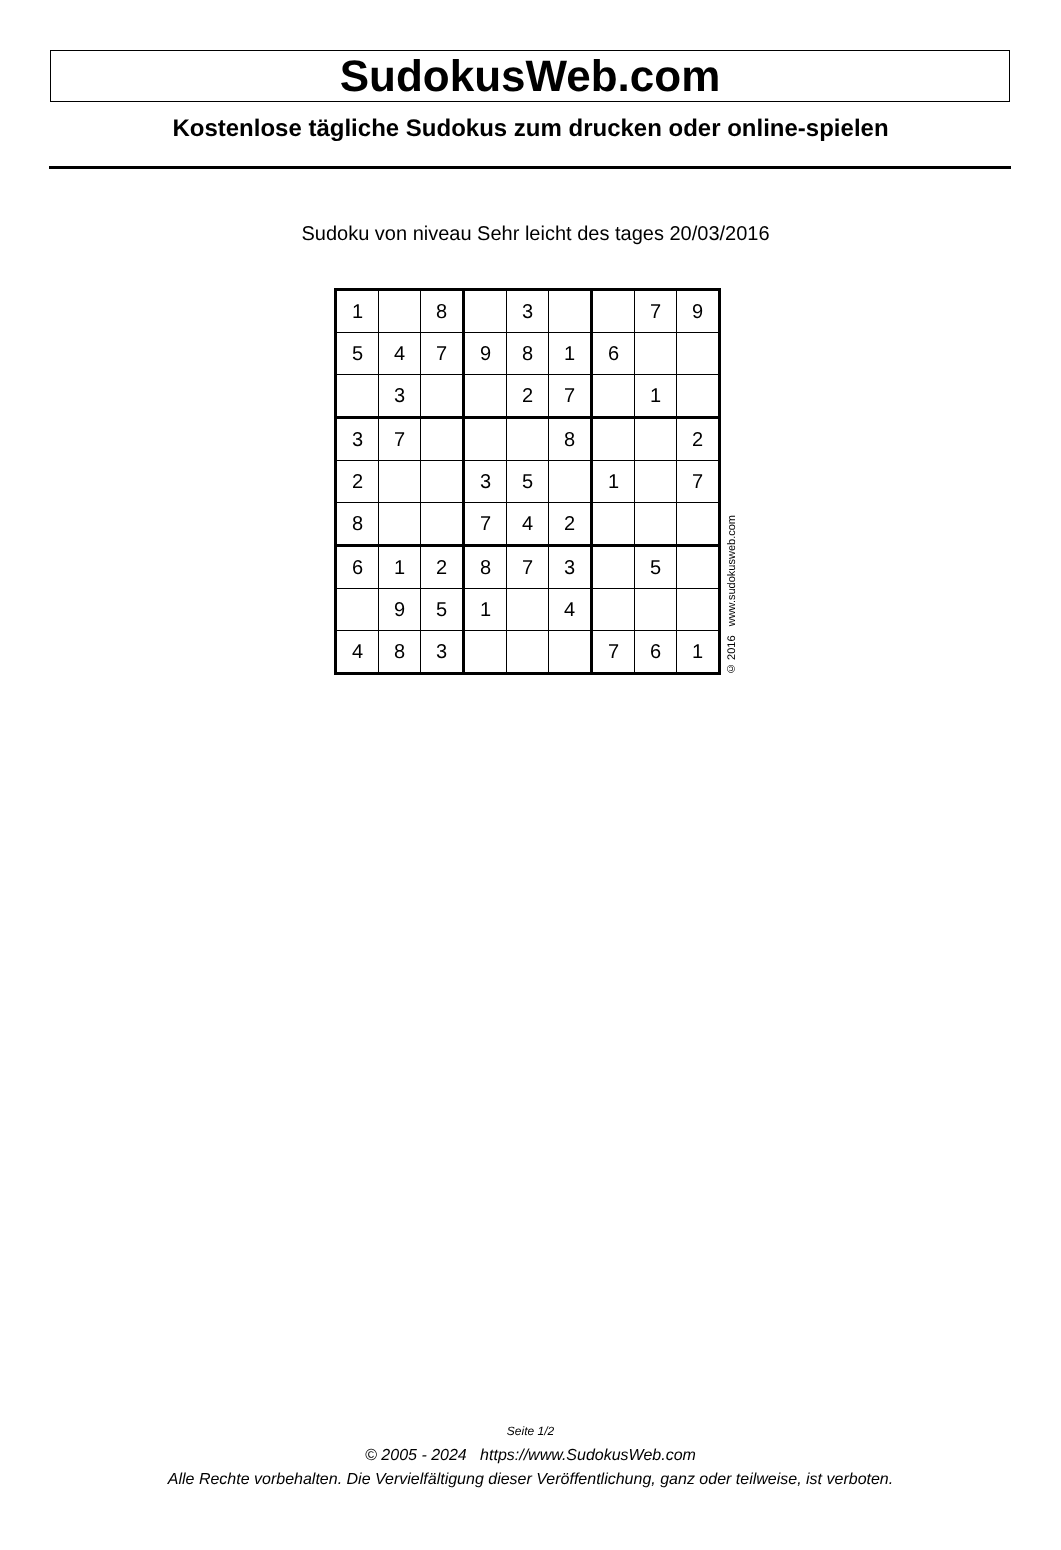SudokusWeb.com
Kostenlose tägliche Sudokus zum drucken oder online-spielen
Sudoku von niveau Sehr leicht des tages 20/03/2016
| 1 | | 8 | | 3 | | | 7 | 9 |
| 5 | 4 | 7 | 9 | 8 | 1 | 6 | | |
| | 3 | | | 2 | 7 | | 1 | |
| 3 | 7 | | | | 8 | | | 2 |
| 2 | | | 3 | 5 | | 1 | | 7 |
| 8 | | | 7 | 4 | 2 | | | |
| 6 | 1 | 2 | 8 | 7 | 3 | | 5 | |
| | 9 | 5 | 1 | | 4 | | | |
| 4 | 8 | 3 | | | | 7 | 6 | 1 |
© 2016 www.sudokusweb.com
Seite 1/2
© 2005 - 2024 https://www.SudokusWeb.com
Alle Rechte vorbehalten. Die Vervielfältigung dieser Veröffentlichung, ganz oder teilweise, ist verboten.